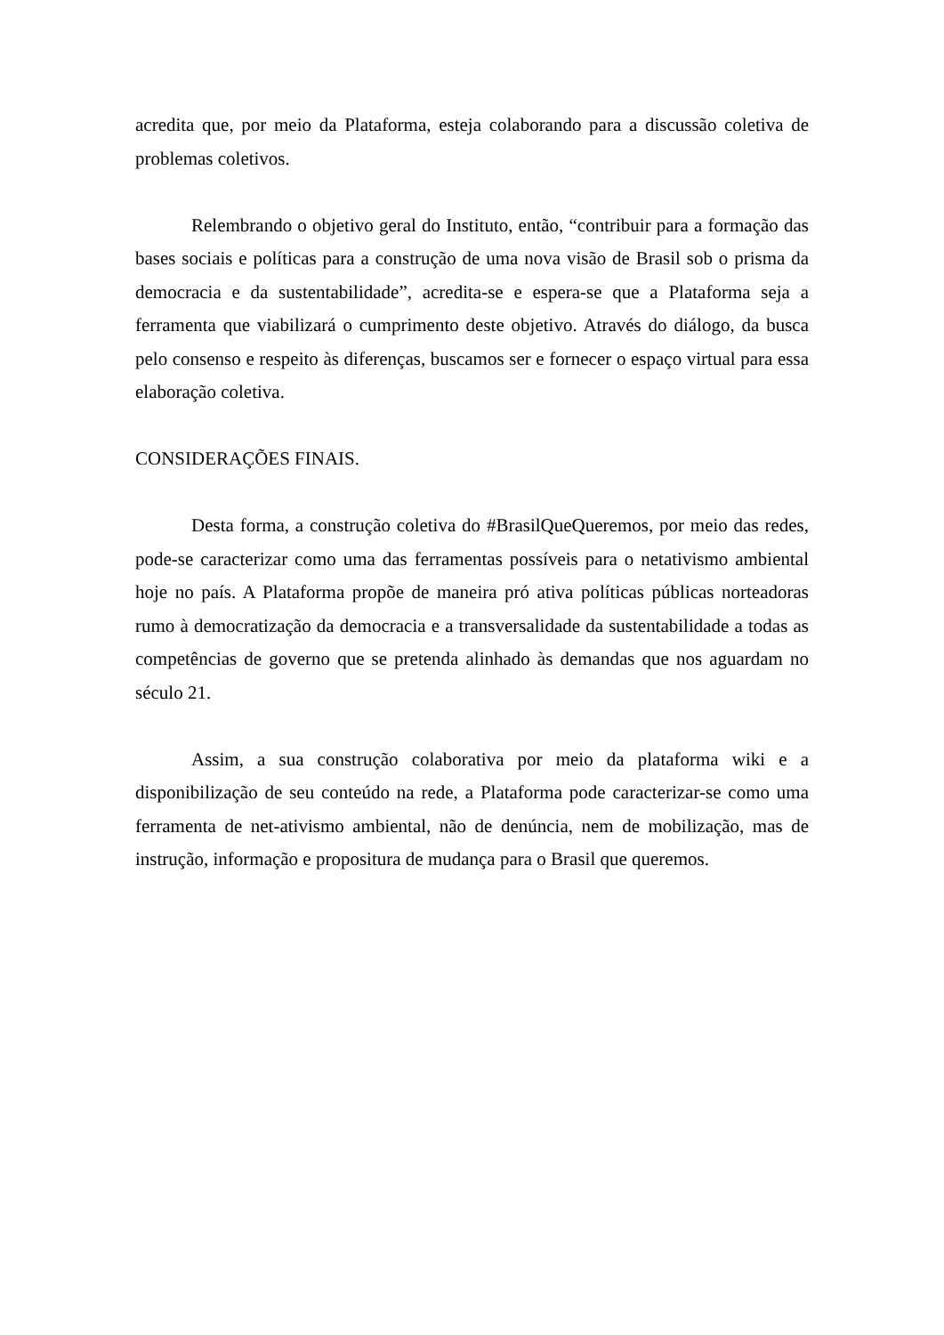acredita que, por meio da Plataforma, esteja colaborando para a discussão coletiva de problemas coletivos.
Relembrando o objetivo geral do Instituto, então, “contribuir para a formação das bases sociais e políticas para a construção de uma nova visão de Brasil sob o prisma da democracia e da sustentabilidade”, acredita-se e espera-se que a Plataforma seja a ferramenta que viabilizará o cumprimento deste objetivo. Através do diálogo, da busca pelo consenso e respeito às diferenças, buscamos ser e fornecer o espaço virtual para essa elaboração coletiva.
CONSIDERAÇÕES FINAIS.
Desta forma, a construção coletiva do #BrasilQueQueremos, por meio das redes, pode-se caracterizar como uma das ferramentas possíveis para o netativismo ambiental hoje no país. A Plataforma propõe de maneira pró ativa políticas públicas norteadoras rumo à democratização da democracia e a transversalidade da sustentabilidade a todas as competências de governo que se pretenda alinhado às demandas que nos aguardam no século 21.
Assim, a sua construção colaborativa por meio da plataforma wiki e a disponibilização de seu conteúdo na rede, a Plataforma pode caracterizar-se como uma ferramenta de net-ativismo ambiental, não de denúncia, nem de mobilização, mas de instrução, informação e propositura de mudança para o Brasil que queremos.